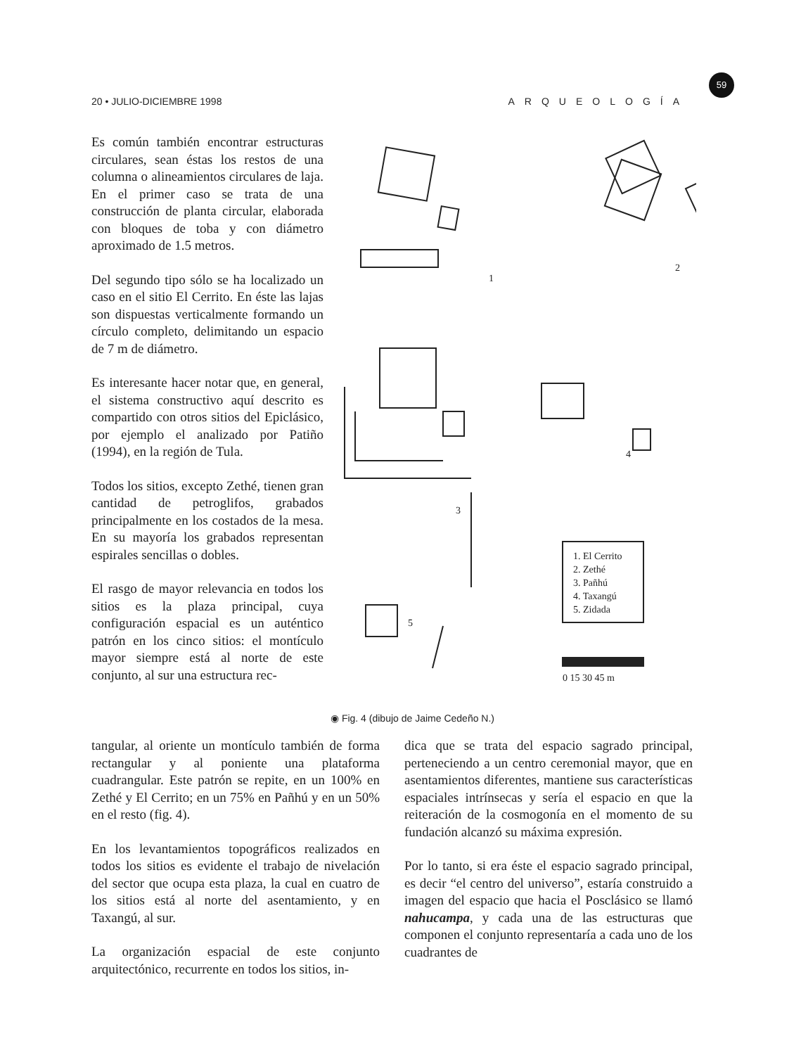20 • JULIO-DICIEMBRE 1998 ARQUEOLOGÍA
59
Es común también encontrar estructuras circulares, sean éstas los restos de una columna o alineamientos circulares de laja. En el primer caso se trata de una construcción de planta circular, elaborada con bloques de toba y con diámetro aproximado de 1.5 metros.
Del segundo tipo sólo se ha localizado un caso en el sitio El Cerrito. En éste las lajas son dispuestas verticalmente formando un círculo completo, delimitando un espacio de 7 m de diámetro.
Es interesante hacer notar que, en general, el sistema constructivo aquí descrito es compartido con otros sitios del Epiclásico, por ejemplo el analizado por Patiño (1994), en la región de Tula.
Todos los sitios, excepto Zethé, tienen gran cantidad de petroglifos, grabados principalmente en los costados de la mesa. En su mayoría los grabados representan espirales sencillas o dobles.
El rasgo de mayor relevancia en todos los sitios es la plaza principal, cuya configuración espacial es un auténtico patrón en los cinco sitios: el montículo mayor siempre está al norte de este conjunto, al sur una estructura rec-
1. El Cerrito
2. Zethé
3. Pañhú
4. Taxangú
5. Zidada
0 15 30 45 m
1
2
3
4
5
◉ Fig. 4 (dibujo de Jaime Cedeño N.)
tangular, al oriente un montículo también de forma rectangular y al poniente una plataforma cuadrangular. Este patrón se repite, en un 100% en Zethé y El Cerrito; en un 75% en Pañhú y en un 50% en el resto (fig. 4).
En los levantamientos topográficos realizados en todos los sitios es evidente el trabajo de nivelación del sector que ocupa esta plaza, la cual en cuatro de los sitios está al norte del asentamiento, y en Taxangú, al sur.
La organización espacial de este conjunto arquitectónico, recurrente en todos los sitios, in-
dica que se trata del espacio sagrado principal, perteneciendo a un centro ceremonial mayor, que en asentamientos diferentes, mantiene sus características espaciales intrínsecas y sería el espacio en que la reiteración de la cosmogonía en el momento de su fundación alcanzó su máxima expresión.
Por lo tanto, si era éste el espacio sagrado principal, es decir “el centro del universo”, estaría construido a imagen del espacio que hacia el Posclásico se llamó nahucampa, y cada una de las estructuras que componen el conjunto representaría a cada uno de los cuadrantes de